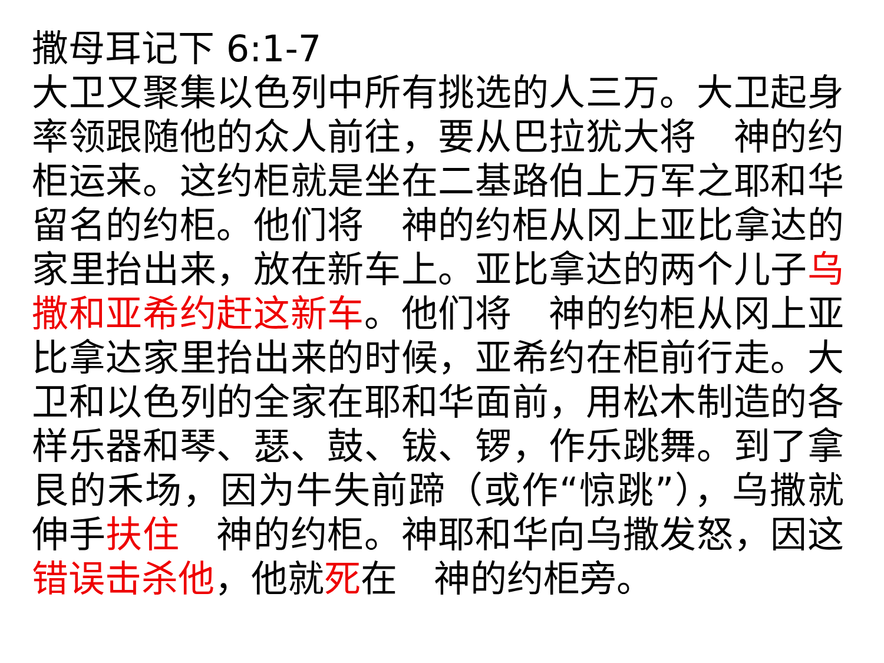撒母耳记下 6:1-7
大卫又聚集以色列中所有挑选的人三万。大卫起身率领跟随他的众人前往，要从巴拉犹大将　神的约柜运来。这约柜就是坐在二基路伯上万军之耶和华留名的约柜。他们将　神的约柜从冈上亚比拿达的家里抬出来，放在新车上。亚比拿达的两个儿子乌撒和亚希约赶这新车。他们将　神的约柜从冈上亚比拿达家里抬出来的时候，亚希约在柜前行走。大卫和以色列的全家在耶和华面前，用松木制造的各样乐器和琴、瑟、鼓、钹、锣，作乐跳舞。到了拿艮的禾场，因为牛失前蹄（或作“惊跳”），乌撒就伸手扶住　神的约柜。神耶和华向乌撒发怒，因这错误击杀他，他就死在　神的约柜旁。